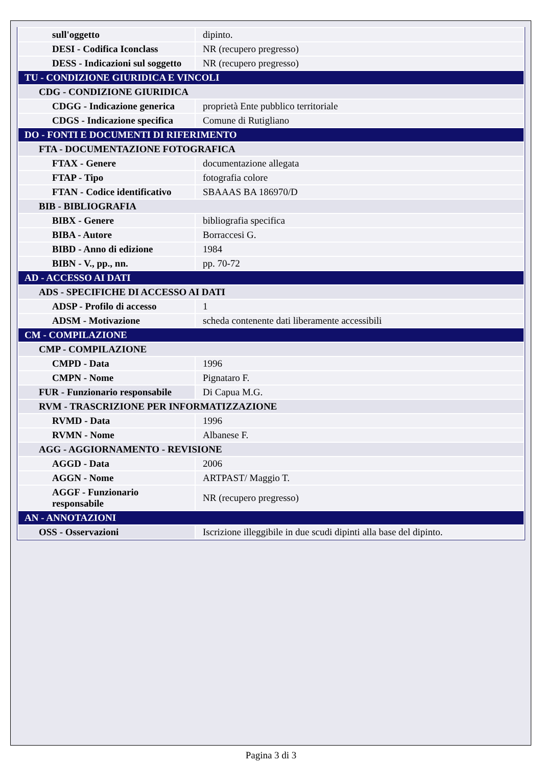| sull'oggetto | dipinto. |
| DESI - Codifica Iconclass | NR (recupero pregresso) |
| DESS - Indicazioni sul soggetto | NR (recupero pregresso) |
| TU - CONDIZIONE GIURIDICA E VINCOLI | |
| CDG - CONDIZIONE GIURIDICA | |
| CDGG - Indicazione generica | proprietà Ente pubblico territoriale |
| CDGS - Indicazione specifica | Comune di Rutigliano |
| DO - FONTI E DOCUMENTI DI RIFERIMENTO | |
| FTA - DOCUMENTAZIONE FOTOGRAFICA | |
| FTAX - Genere | documentazione allegata |
| FTAP - Tipo | fotografia colore |
| FTAN - Codice identificativo | SBAAAS BA 186970/D |
| BIB - BIBLIOGRAFIA | |
| BIBX - Genere | bibliografia specifica |
| BIBA - Autore | Borraccesi G. |
| BIBD - Anno di edizione | 1984 |
| BIBN - V., pp., nn. | pp. 70-72 |
| AD - ACCESSO AI DATI | |
| ADS - SPECIFICHE DI ACCESSO AI DATI | |
| ADSP - Profilo di accesso | 1 |
| ADSM - Motivazione | scheda contenente dati liberamente accessibili |
| CM - COMPILAZIONE | |
| CMP - COMPILAZIONE | |
| CMPD - Data | 1996 |
| CMPN - Nome | Pignataro F. |
| FUR - Funzionario responsabile | Di Capua M.G. |
| RVM - TRASCRIZIONE PER INFORMATIZZAZIONE | |
| RVMD - Data | 1996 |
| RVMN - Nome | Albanese F. |
| AGG - AGGIORNAMENTO - REVISIONE | |
| AGGD - Data | 2006 |
| AGGN - Nome | ARTPAST/ Maggio T. |
| AGGF - Funzionario responsabile | NR (recupero pregresso) |
| AN - ANNOTAZIONI | |
| OSS - Osservazioni | Iscrizione illeggibile in due scudi dipinti alla base del dipinto. |
Pagina 3 di 3